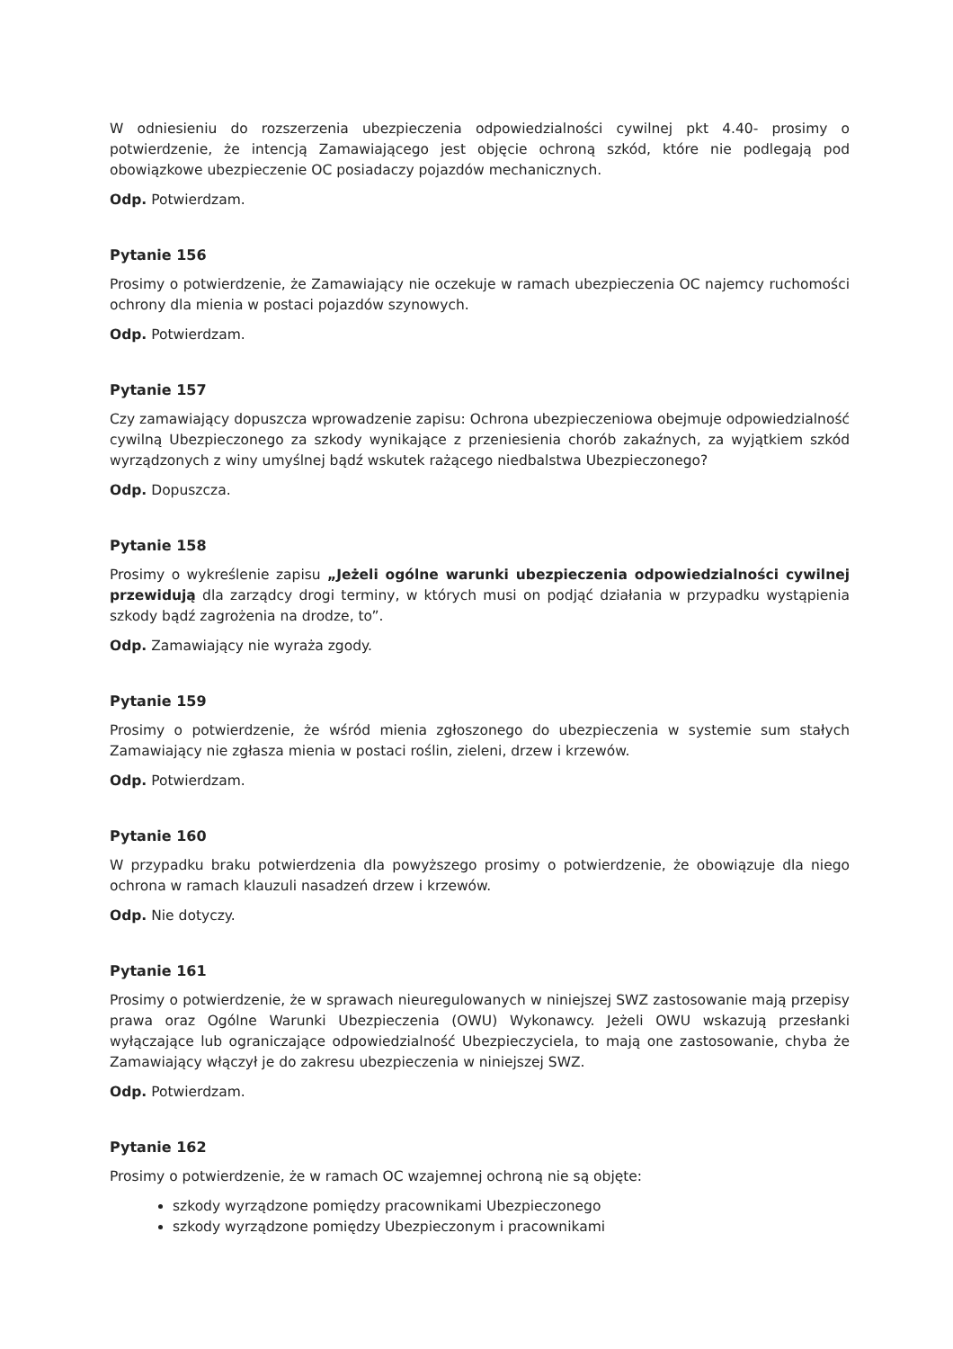W odniesieniu do rozszerzenia ubezpieczenia odpowiedzialności cywilnej pkt 4.40- prosimy o potwierdzenie, że intencją Zamawiającego jest objęcie ochroną szkód, które nie podlegają pod obowiązkowe ubezpieczenie OC posiadaczy pojazdów mechanicznych.
Odp. Potwierdzam.
Pytanie 156
Prosimy o potwierdzenie, że Zamawiający nie oczekuje w ramach ubezpieczenia OC najemcy ruchomości ochrony dla mienia w postaci pojazdów szynowych.
Odp. Potwierdzam.
Pytanie 157
Czy zamawiający dopuszcza wprowadzenie zapisu: Ochrona ubezpieczeniowa obejmuje odpowiedzialność cywilną Ubezpieczonego za szkody wynikające z przeniesienia chorób zakaźnych, za wyjątkiem szkód wyrządzonych z winy umyślnej bądź wskutek rażącego niedbalstwa Ubezpieczonego?
Odp. Dopuszcza.
Pytanie 158
Prosimy o wykreślenie zapisu „Jeżeli ogólne warunki ubezpieczenia odpowiedzialności cywilnej przewidują dla zarządcy drogi terminy, w których musi on podjąć działania w przypadku wystąpienia szkody bądź zagrożenia na drodze, to”.
Odp. Zamawiający nie wyraża zgody.
Pytanie 159
Prosimy o potwierdzenie, że wśród mienia zgłoszonego do ubezpieczenia w systemie sum stałych Zamawiający nie zgłasza mienia w postaci roślin, zieleni, drzew i krzewów.
Odp. Potwierdzam.
Pytanie 160
W przypadku braku potwierdzenia dla powyższego prosimy o potwierdzenie, że obowiązuje dla niego ochrona w ramach klauzuli nasadzeń drzew i krzewów.
Odp. Nie dotyczy.
Pytanie 161
Prosimy o potwierdzenie, że w sprawach nieuregulowanych w niniejszej SWZ zastosowanie mają przepisy prawa oraz Ogólne Warunki Ubezpieczenia (OWU) Wykonawcy. Jeżeli OWU wskazują przesłanki wyłączające lub ograniczające odpowiedzialność Ubezpieczyciela, to mają one zastosowanie, chyba że Zamawiający włączył je do zakresu ubezpieczenia w niniejszej SWZ.
Odp. Potwierdzam.
Pytanie 162
Prosimy o potwierdzenie, że w ramach OC wzajemnej ochroną nie są objęte:
szkody wyrządzone pomiędzy pracownikami Ubezpieczonego
szkody wyrządzone pomiędzy Ubezpieczonym i pracownikami